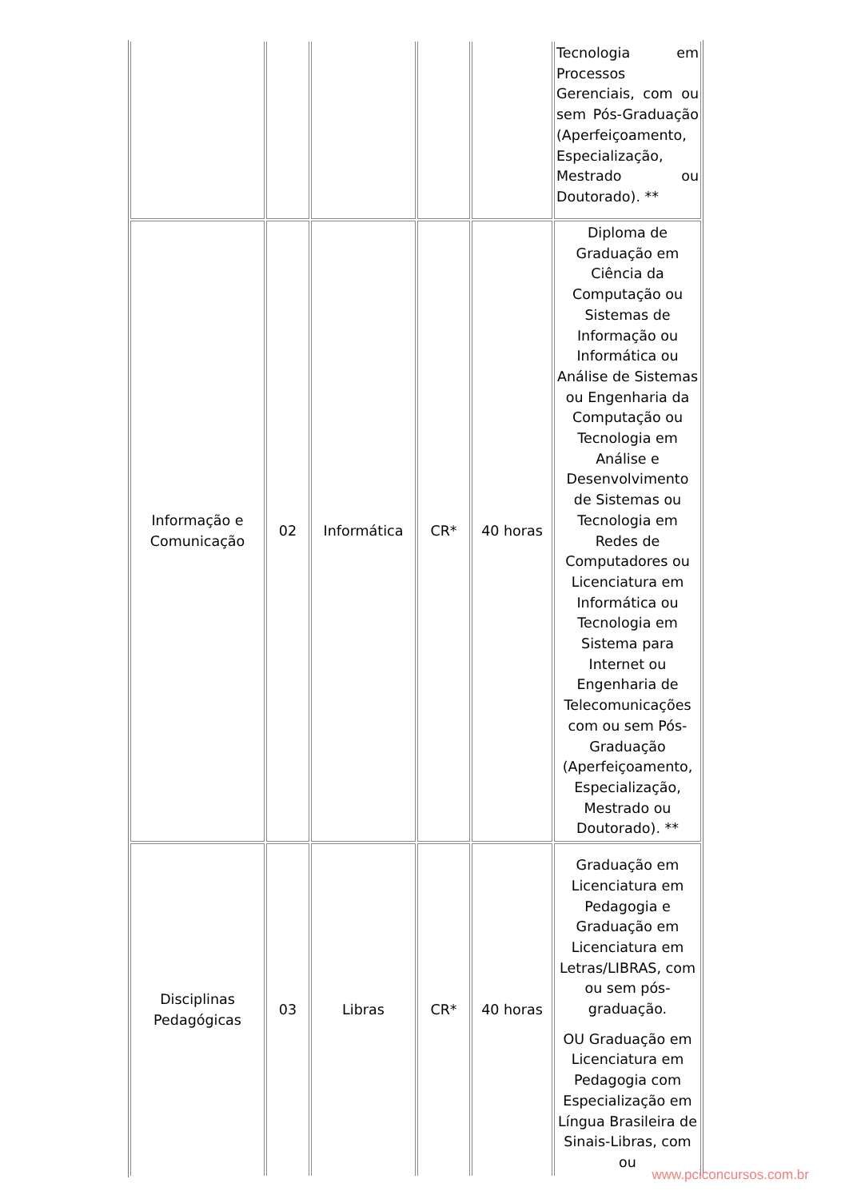| | | | | | Tecnologia em Processos Gerenciais, com ou sem Pós-Graduação (Aperfeiçoamento, Especialização, Mestrado ou Doutorado). ** |
| Informação e Comunicação | 02 | Informática | CR* | 40 horas | Diploma de Graduação em Ciência da Computação ou Sistemas de Informação ou Informática ou Análise de Sistemas ou Engenharia da Computação ou Tecnologia em Análise e Desenvolvimento de Sistemas ou Tecnologia em Redes de Computadores ou Licenciatura em Informática ou Tecnologia em Sistema para Internet ou Engenharia de Telecomunicações com ou sem Pós-Graduação (Aperfeiçoamento, Especialização, Mestrado ou Doutorado). ** |
| Disciplinas Pedagógicas | 03 | Libras | CR* | 40 horas | Graduação em Licenciatura em Pedagogia e Graduação em Licenciatura em Letras/LIBRAS, com ou sem pós-graduação. OU Graduação em Licenciatura em Pedagogia com Especialização em Língua Brasileira de Sinais-Libras, com ou |
www.pciconcursos.com.br